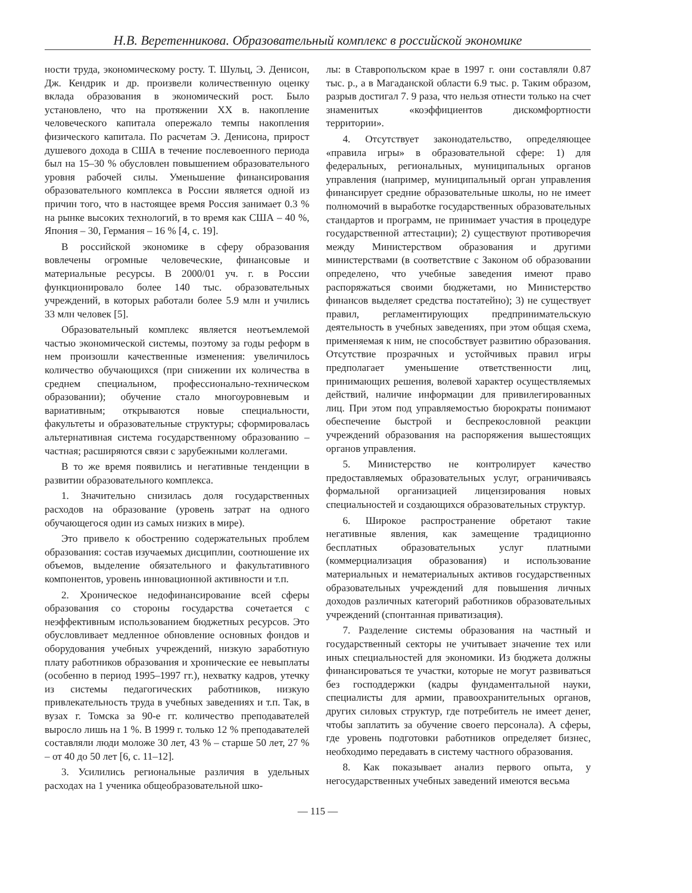Н.В. Веретенникова. Образовательный комплекс в российской экономике
ности труда, экономическому росту. Т. Шульц, Э. Денисон, Дж. Кендрик и др. произвели количественную оценку вклада образования в экономический рост. Было установлено, что на протяжении XX в. накопление человеческого капитала опережало темпы накопления физического капитала. По расчетам Э. Денисона, прирост душевого дохода в США в течение послевоенного периода был на 15–30 % обусловлен повышением образовательного уровня рабочей силы. Уменьшение финансирования образовательного комплекса в России является одной из причин того, что в настоящее время Россия занимает 0.3 % на рынке высоких технологий, в то время как США – 40 %, Япония – 30, Германия – 16 % [4, с. 19].
В российской экономике в сферу образования вовлечены огромные человеческие, финансовые и материальные ресурсы. В 2000/01 уч. г. в России функционировало более 140 тыс. образовательных учреждений, в которых работали более 5.9 млн и учились 33 млн человек [5].
Образовательный комплекс является неотъемлемой частью экономической системы, поэтому за годы реформ в нем произошли качественные изменения: увеличилось количество обучающихся (при снижении их количества в среднем специальном, профессионально-техническом образовании); обучение стало многоуровневым и вариативным; открываются новые специальности, факультеты и образовательные структуры; сформировалась альтернативная система государственному образованию – частная; расширяются связи с зарубежными коллегами.
В то же время появились и негативные тенденции в развитии образовательного комплекса.
1. Значительно снизилась доля государственных расходов на образование (уровень затрат на одного обучающегося один из самых низких в мире).
Это привело к обострению содержательных проблем образования: состав изучаемых дисциплин, соотношение их объемов, выделение обязательного и факультативного компонентов, уровень инновационной активности и т.п.
2. Хроническое недофинансирование всей сферы образования со стороны государства сочетается с неэффективным использованием бюджетных ресурсов. Это обусловливает медленное обновление основных фондов и оборудования учебных учреждений, низкую заработную плату работников образования и хронические ее невыплаты (особенно в период 1995–1997 гг.), нехватку кадров, утечку из системы педагогических работников, низкую привлекательность труда в учебных заведениях и т.п. Так, в вузах г. Томска за 90-е гг. количество преподавателей выросло лишь на 1 %. В 1999 г. только 12 % преподавателей составляли люди моложе 30 лет, 43 % – старше 50 лет, 27 % – от 40 до 50 лет [6, с. 11–12].
3. Усилились региональные различия в удельных расходах на 1 ученика общеобразовательной шко-
лы: в Ставропольском крае в 1997 г. они составляли 0.87 тыс. р., а в Магаданской области 6.9 тыс. р. Таким образом, разрыв достигал 7. 9 раза, что нельзя отнести только на счет знаменитых «коэффициентов дискомфортности территории».
4. Отсутствует законодательство, определяющее «правила игры» в образовательной сфере: 1) для федеральных, региональных, муниципальных органов управления (например, муниципальный орган управления финансирует средние образовательные школы, но не имеет полномочий в выработке государственных образовательных стандартов и программ, не принимает участия в процедуре государственной аттестации); 2) существуют противоречия между Министерством образования и другими министерствами (в соответствие с Законом об образовании определено, что учебные заведения имеют право распоряжаться своими бюджетами, но Министерство финансов выделяет средства постатейно); 3) не существует правил, регламентирующих предпринимательскую деятельность в учебных заведениях, при этом общая схема, применяемая к ним, не способствует развитию образования. Отсутствие прозрачных и устойчивых правил игры предполагает уменьшение ответственности лиц, принимающих решения, волевой характер осуществляемых действий, наличие информации для привилегированных лиц. При этом под управляемостью бюрократы понимают обеспечение быстрой и беспрекословной реакции учреждений образования на распоряжения вышестоящих органов управления.
5. Министерство не контролирует качество предоставляемых образовательных услуг, ограничиваясь формальной организацией лицензирования новых специальностей и создающихся образовательных структур.
6. Широкое распространение обретают такие негативные явления, как замещение традиционно бесплатных образовательных услуг платными (коммерциализация образования) и использование материальных и нематериальных активов государственных образовательных учреждений для повышения личных доходов различных категорий работников образовательных учреждений (спонтанная приватизация).
7. Разделение системы образования на частный и государственный секторы не учитывает значение тех или иных специальностей для экономики. Из бюджета должны финансироваться те участки, которые не могут развиваться без господдержки (кадры фундаментальной науки, специалисты для армии, правоохранительных органов, других силовых структур, где потребитель не имеет денег, чтобы заплатить за обучение своего персонала). А сферы, где уровень подготовки работников определяет бизнес, необходимо передавать в систему частного образования.
8. Как показывает анализ первого опыта, у негосударственных учебных заведений имеются весьма
— 115 —